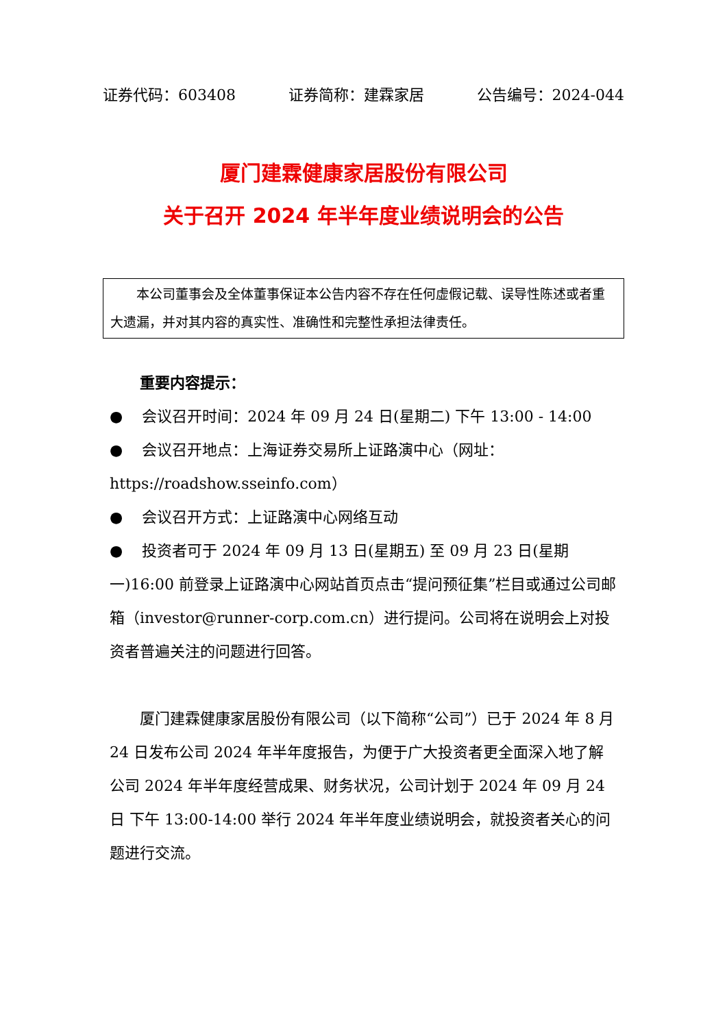证券代码：603408 证券简称：建霖家居 公告编号：2024-044
厦门建霖健康家居股份有限公司
关于召开 2024 年半年度业绩说明会的公告
本公司董事会及全体董事保证本公告内容不存在任何虚假记载、误导性陈述或者重大遗漏，并对其内容的真实性、准确性和完整性承担法律责任。
重要内容提示：
● 会议召开时间：2024 年 09 月 24 日(星期二) 下午 13:00 - 14:00
● 会议召开地点：上海证券交易所上证路演中心（网址：https://roadshow.sseinfo.com）
● 会议召开方式：上证路演中心网络互动
● 投资者可于 2024 年 09 月 13 日(星期五) 至 09 月 23 日(星期一)16:00 前登录上证路演中心网站首页点击“提问预征集”栏目或通过公司邮箱（investor@runner-corp.com.cn）进行提问。公司将在说明会上对投资者普遍关注的问题进行回答。
厦门建霖健康家居股份有限公司（以下简称“公司”）已于 2024 年 8 月 24 日发布公司 2024 年半年度报告，为便于广大投资者更全面深入地了解公司 2024 年半年度经营成果、财务状况，公司计划于 2024 年 09 月 24 日 下午 13:00-14:00 举行 2024 年半年度业绩说明会，就投资者关心的问题进行交流。